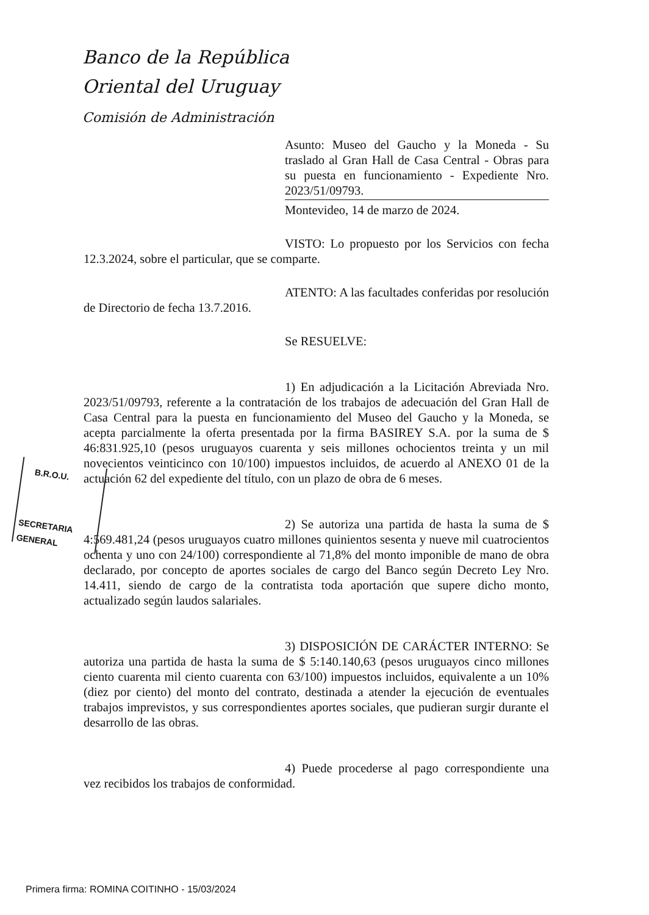Banco de la República
Oriental del Uruguay
Comisión de Administración
Asunto: Museo del Gaucho y la Moneda - Su traslado al Gran Hall de Casa Central - Obras para su puesta en funcionamiento - Expediente Nro. 2023/51/09793.
Montevideo, 14 de marzo de 2024.
VISTO: Lo propuesto por los Servicios con fecha 12.3.2024, sobre el particular, que se comparte.
ATENTO: A las facultades conferidas por resolución de Directorio de fecha 13.7.2016.
Se RESUELVE:
1) En adjudicación a la Licitación Abreviada Nro. 2023/51/09793, referente a la contratación de los trabajos de adecuación del Gran Hall de Casa Central para la puesta en funcionamiento del Museo del Gaucho y la Moneda, se acepta parcialmente la oferta presentada por la firma BASIREY S.A. por la suma de $ 46:831.925,10 (pesos uruguayos cuarenta y seis millones ochocientos treinta y un mil novecientos veinticinco con 10/100) impuestos incluidos, de acuerdo al ANEXO 01 de la actuación 62 del expediente del título, con un plazo de obra de 6 meses.
2) Se autoriza una partida de hasta la suma de $ 4:569.481,24 (pesos uruguayos cuatro millones quinientos sesenta y nueve mil cuatrocientos ochenta y uno con 24/100) correspondiente al 71,8% del monto imponible de mano de obra declarado, por concepto de aportes sociales de cargo del Banco según Decreto Ley Nro. 14.411, siendo de cargo de la contratista toda aportación que supere dicho monto, actualizado según laudos salariales.
3) DISPOSICIÓN DE CARÁCTER INTERNO: Se autoriza una partida de hasta la suma de $ 5:140.140,63 (pesos uruguayos cinco millones ciento cuarenta mil ciento cuarenta con 63/100) impuestos incluidos, equivalente a un 10% (diez por ciento) del monto del contrato, destinada a atender la ejecución de eventuales trabajos imprevistos, y sus correspondientes aportes sociales, que pudieran surgir durante el desarrollo de las obras.
4) Puede procederse al pago correspondiente una vez recibidos los trabajos de conformidad.
B.R.O.U.
SECRETARIA
GENERAL
Primera firma: ROMINA COITINHO - 15/03/2024